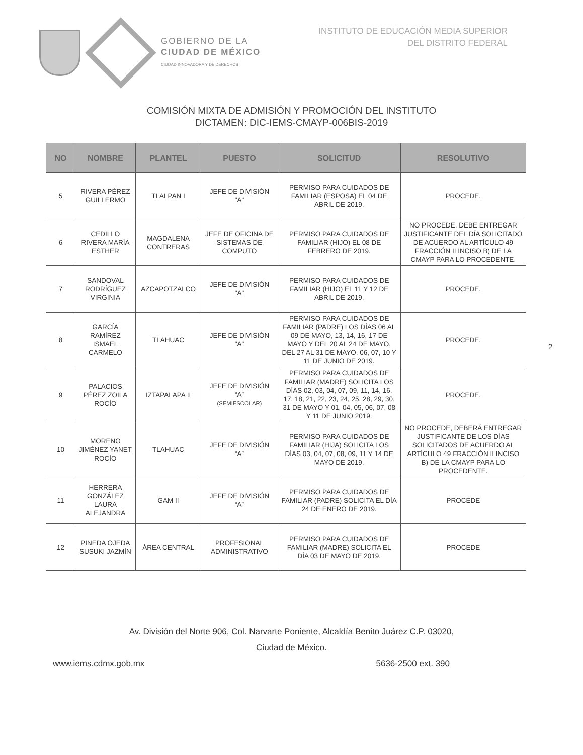GOBIERNO DE LA
CIUDAD DE MÉXICO
CIUDAD INNOVADORA Y DE DERECHOS
INSTITUTO DE EDUCACIÓN MEDIA SUPERIOR
DEL DISTRITO FEDERAL
COMISIÓN MIXTA DE ADMISIÓN Y PROMOCIÓN DEL INSTITUTO
DICTAMEN: DIC-IEMS-CMAYP-006BIS-2019
| NO | NOMBRE | PLANTEL | PUESTO | SOLICITUD | RESOLUTIVO |
| --- | --- | --- | --- | --- | --- |
| 5 | RIVERA PÉREZ GUILLERMO | TLALPAN I | JEFE DE DIVISIÓN "A" | PERMISO PARA CUIDADOS DE FAMILIAR (ESPOSA) EL 04 DE ABRIL DE 2019. | PROCEDE. |
| 6 | CEDILLO RIVERA MARÍA ESTHER | MAGDALENA CONTRERAS | JEFE DE OFICINA DE SISTEMAS DE COMPUTO | PERMISO PARA CUIDADOS DE FAMILIAR (HIJO) EL 08 DE FEBRERO DE 2019. | NO PROCEDE, DEBE ENTREGAR JUSTIFICANTE DEL DÍA SOLICITADO DE ACUERDO AL ARTÍCULO 49 FRACCIÓN II INCISO B) DE LA CMAYP PARA LO PROCEDENTE. |
| 7 | SANDOVAL RODRÍGUEZ VIRGINIA | AZCAPOTZALCO | JEFE DE DIVISIÓN "A" | PERMISO PARA CUIDADOS DE FAMILIAR (HIJO) EL 11 Y 12 DE ABRIL DE 2019. | PROCEDE. |
| 8 | GARCÍA RAMÍREZ ISMAEL CARMELO | TLAHUAC | JEFE DE DIVISIÓN "A" | PERMISO PARA CUIDADOS DE FAMILIAR (PADRE) LOS DÍAS 06 AL 09 DE MAYO, 13, 14, 16, 17 DE MAYO Y DEL 20 AL 24 DE MAYO, DEL 27 AL 31 DE MAYO, 06, 07, 10 Y 11 DE JUNIO DE 2019. | PROCEDE. |
| 9 | PALACIOS PÉREZ ZOILA ROCÍO | IZTAPALAPA II | JEFE DE DIVISIÓN “A” (SEMIESCOLAR) | PERMISO PARA CUIDADOS DE FAMILIAR (MADRE) SOLICITA LOS DÍAS 02, 03, 04, 07, 09, 11, 14, 16, 17, 18, 21, 22, 23, 24, 25, 28, 29, 30, 31 DE MAYO Y 01, 04, 05, 06, 07, 08 Y 11 DE JUNIO 2019. | PROCEDE. |
| 10 | MORENO JIMÉNEZ YANET ROCÍO | TLAHUAC | JEFE DE DIVISIÓN “A” | PERMISO PARA CUIDADOS DE FAMILIAR (HIJA) SOLICITA LOS DÍAS 03, 04, 07, 08, 09, 11 Y 14 DE MAYO DE 2019. | NO PROCEDE, DEBERÁ ENTREGAR JUSTIFICANTE DE LOS DÍAS SOLICITADOS DE ACUERDO AL ARTÍCULO 49 FRACCIÓN II INCISO B) DE LA CMAYP PARA LO PROCEDENTE. |
| 11 | HERRERA GONZÁLEZ LAURA ALEJANDRA | GAM II | JEFE DE DIVISIÓN “A” | PERMISO PARA CUIDADOS DE FAMILIAR (PADRE) SOLICITA EL DÍA 24 DE ENERO DE 2019. | PROCEDE |
| 12 | PINEDA OJEDA SUSUKI JAZMÍN | ÁREA CENTRAL | PROFESIONAL ADMINISTRATIVO | PERMISO PARA CUIDADOS DE FAMILIAR (MADRE) SOLICITA EL DÍA 03 DE MAYO DE 2019. | PROCEDE |
2
Av. División del Norte 906, Col. Narvarte Poniente, Alcaldía Benito Juárez C.P. 03020,
Ciudad de México.
www.iems.cdmx.gob.mx 5636-2500 ext. 390